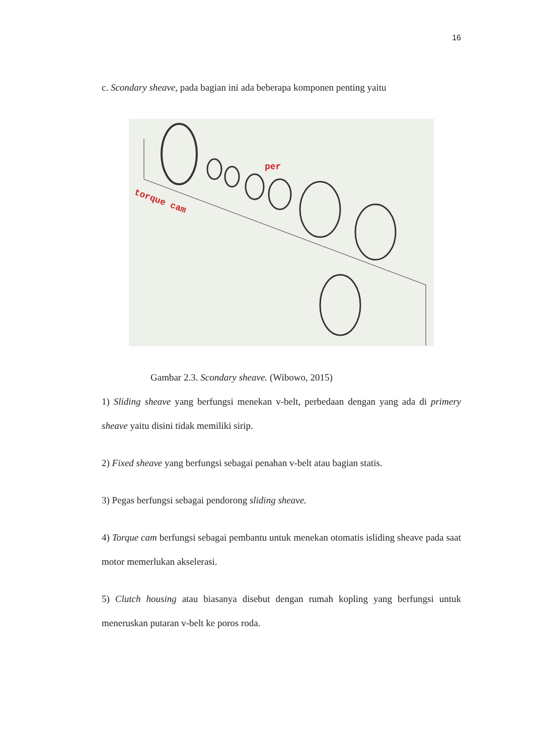16
c. Scondary sheave, pada bagian ini ada beberapa komponen penting yaitu
torque cam
per
Gambar 2.3. Scondary sheave. (Wibowo, 2015)
1) Sliding sheave yang berfungsi menekan v-belt, perbedaan dengan yang ada di primery sheave yaitu disini tidak memiliki sirip.
2) Fixed sheave yang berfungsi sebagai penahan v-belt atau bagian statis.
3) Pegas berfungsi sebagai pendorong sliding sheave.
4) Torque cam berfungsi sebagai pembantu untuk menekan otomatis isliding sheave pada saat motor memerlukan akselerasi.
5) Clutch housing atau biasanya disebut dengan rumah kopling yang berfungsi untuk meneruskan putaran v-belt ke poros roda.